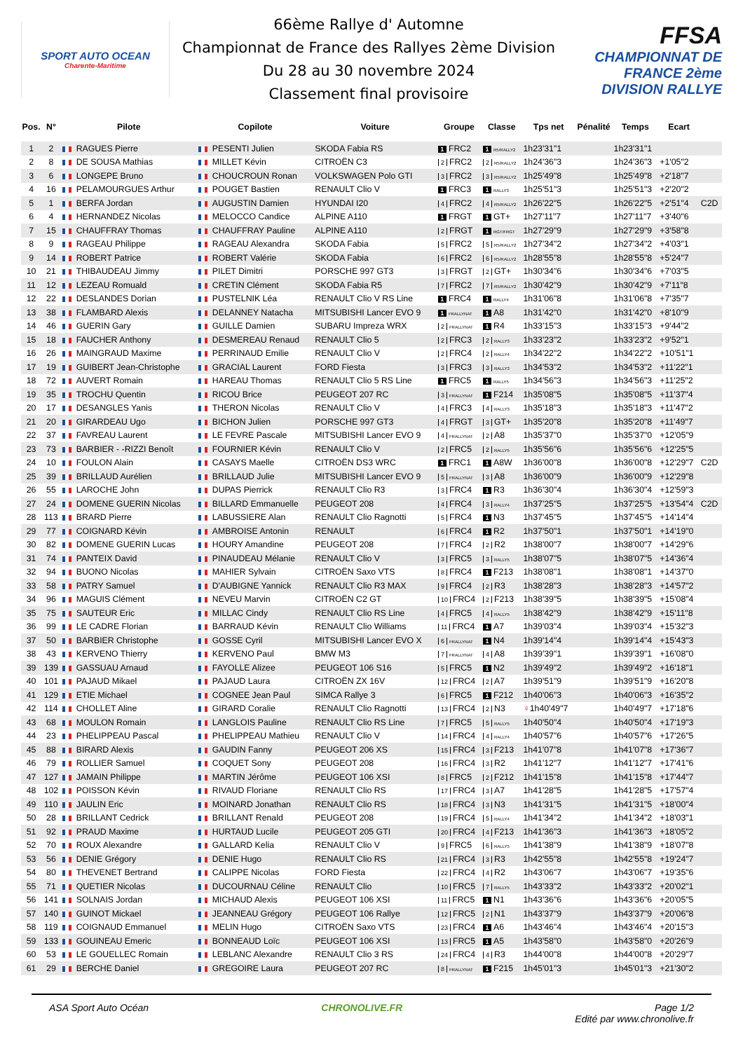SPORT AUTO OCEAN
Charente-Maritime
66ème Rallye d' Automne
Championnat de France des Rallyes 2ème Division
Du 28 au 30 novembre 2024
Classement final provisoire
FFSA
CHAMPIONNAT DE FRANCE 2ème DIVISION RALLYE
| Pos. | N° | Pilote | Copilote | Voiture | Groupe | Classe | Tps net | Pénalité | Temps | Ecart | |
| --- | --- | --- | --- | --- | --- | --- | --- | --- | --- | --- | --- |
| 1 | 2 | RAGUES Pierre | PESENTI Julien | SKODA Fabia RS | 1 FRC2 | 1 R5/RALLY2 | 1h23'31"1 | | 1h23'31"1 | | |
| 2 | 8 | DE SOUSA Mathias | MILLET Kévin | CITROËN C3 | 2 FRC2 | 2 R5/RALLY2 | 1h24'36"3 | | 1h24'36"3 | +1'05"2 | |
| 3 | 6 | LONGEPE Bruno | CHOUCROUN Ronan | VOLKSWAGEN Polo GTI | 3 FRC2 | 3 R5/RALLY2 | 1h25'49"8 | | 1h25'49"8 | +2'18"7 | |
| 4 | 16 | PELAMOURGUES Arthur | POUGET Bastien | RENAULT Clio V | 1 FRC3 | 1 RALLY3 | 1h25'51"3 | | 1h25'51"3 | +2'20"2 | |
| 5 | 1 | BERFA Jordan | AUGUSTIN Damien | HYUNDAI I20 | 4 FRC2 | 4 R5/RALLY2 | 1h26'22"5 | | 1h26'22"5 | +2'51"4 | C2D |
| 6 | 4 | HERNANDEZ Nicolas | MELOCCO Candice | ALPINE A110 | 1 FRGT | 1 GT+ | 1h27'11"7 | | 1h27'11"7 | +3'40"6 | |
| 7 | 15 | CHAUFFRAY Thomas | CHAUFFRAY Pauline | ALPINE A110 | 2 FRGT | 1 RGT/FRGT | 1h27'29"9 | | 1h27'29"9 | +3'58"8 | |
| 8 | 9 | RAGEAU Philippe | RAGEAU Alexandra | SKODA Fabia | 5 FRC2 | 5 R5/RALLY2 | 1h27'34"2 | | 1h27'34"2 | +4'03"1 | |
| 9 | 14 | ROBERT Patrice | ROBERT Valérie | SKODA Fabia | 6 FRC2 | 6 R5/RALLY2 | 1h28'55"8 | | 1h28'55"8 | +5'24"7 | |
| 10 | 21 | THIBAUDEAU Jimmy | PILET Dimitri | PORSCHE 997 GT3 | 3 FRGT | 2 GT+ | 1h30'34"6 | | 1h30'34"6 | +7'03"5 | |
| 11 | 12 | LEZEAU Romuald | CRETIN Clément | SKODA Fabia R5 | 7 FRC2 | 7 R5/RALLY2 | 1h30'42"9 | | 1h30'42"9 | +7'11"8 | |
| 12 | 22 | DESLANDES Dorian | PUSTELNIK Léa | RENAULT Clio V RS Line | 1 FRC4 | 1 RALLY4 | 1h31'06"8 | | 1h31'06"8 | +7'35"7 | |
| 13 | 38 | FLAMBARD Alexis | DELANNEY Natacha | MITSUBISHI Lancer EVO 9 | 1 FRALLYNAT | 1 A8 | 1h31'42"0 | | 1h31'42"0 | +8'10"9 | |
| 14 | 46 | GUERIN Gary | GUILLE Damien | SUBARU Impreza WRX | 2 FRALLYNAT | 1 R4 | 1h33'15"3 | | 1h33'15"3 | +9'44"2 | |
| 15 | 18 | FAUCHER Anthony | DESMEREAU Renaud | RENAULT Clio 5 | 2 FRC3 | 2 RALLY3 | 1h33'23"2 | | 1h33'23"2 | +9'52"1 | |
| 16 | 26 | MAINGRAUD Maxime | PERRINAUD Emilie | RENAULT Clio V | 2 FRC4 | 2 RALLY4 | 1h34'22"2 | | 1h34'22"2 | +10'51"1 | |
| 17 | 19 | GUIBERT Jean-Christophe | GRACIAL Laurent | FORD Fiesta | 3 FRC3 | 3 RALLY3 | 1h34'53"2 | | 1h34'53"2 | +11'22"1 | |
| 18 | 72 | AUVERT Romain | HAREAU Thomas | RENAULT Clio 5 RS Line | 1 FRC5 | 1 RALLY5 | 1h34'56"3 | | 1h34'56"3 | +11'25"2 | |
| 19 | 35 | TROCHU Quentin | RICOU Brice | PEUGEOT 207 RC | 3 FRALLYNAT | 1 F214 | 1h35'08"5 | | 1h35'08"5 | +11'37"4 | |
| 20 | 17 | DESANGLES Yanis | THERON Nicolas | RENAULT Clio V | 4 FRC3 | 4 RALLY3 | 1h35'18"3 | | 1h35'18"3 | +11'47"2 | |
| 21 | 20 | GIRARDEAU Ugo | BICHON Julien | PORSCHE 997 GT3 | 4 FRGT | 3 GT+ | 1h35'20"8 | | 1h35'20"8 | +11'49"7 | |
| 22 | 37 | FAVREAU Laurent | LE FEVRE Pascale | MITSUBISHI Lancer EVO 9 | 4 FRALLYNAT | 2 A8 | 1h35'37"0 | | 1h35'37"0 | +12'05"9 | |
| 23 | 73 | BARBIER - -RIZZI Benoît | FOURNIER Kévin | RENAULT Clio V | 2 FRC5 | 2 RALLY5 | 1h35'56"6 | | 1h35'56"6 | +12'25"5 | |
| 24 | 10 | FOULON Alain | CASAYS Maelle | CITROËN DS3 WRC | 1 FRC1 | 1 A8W | 1h36'00"8 | | 1h36'00"8 | +12'29"7 | C2D |
| 25 | 39 | BRILLAUD Aurélien | BRILLAUD Julie | MITSUBISHI Lancer EVO 9 | 5 FRALLYNAT | 3 A8 | 1h36'00"9 | | 1h36'00"9 | +12'29"8 | |
| 26 | 55 | LAROCHE John | DUPAS Pierrick | RENAULT Clio R3 | 3 FRC4 | 1 R3 | 1h36'30"4 | | 1h36'30"4 | +12'59"3 | |
| 27 | 24 | DOMENE GUERIN Nicolas | BILLARD Emmanuelle | PEUGEOT 208 | 4 FRC4 | 3 RALLY4 | 1h37'25"5 | | 1h37'25"5 | +13'54"4 | C2D |
| 28 | 113 | BRARD Pierre | LABUSSIERE Alan | RENAULT Clio Ragnotti | 5 FRC4 | 1 N3 | 1h37'45"5 | | 1h37'45"5 | +14'14"4 | |
| 29 | 77 | COIGNARD Kévin | AMBROISE Antonin | RENAULT | 6 FRC4 | 1 R2 | 1h37'50"1 | | 1h37'50"1 | +14'19"0 | |
| 30 | 82 | DOMENE GUERIN Lucas | HOURY Amandine | PEUGEOT 208 | 7 FRC4 | 2 R2 | 1h38'00"7 | | 1h38'00"7 | +14'29"6 | |
| 31 | 74 | PANTEIX David | PINAUDEAU Mélanie | RENAULT Clio V | 3 FRC5 | 3 RALLY5 | 1h38'07"5 | | 1h38'07"5 | +14'36"4 | |
| 32 | 94 | BUONO Nicolas | MAHIER Sylvain | CITROËN Saxo VTS | 8 FRC4 | 1 F213 | 1h38'08"1 | | 1h38'08"1 | +14'37"0 | |
| 33 | 58 | PATRY Samuel | D'AUBIGNE Yannick | RENAULT Clio R3 MAX | 9 FRC4 | 2 R3 | 1h38'28"3 | | 1h38'28"3 | +14'57"2 | |
| 34 | 96 | MAGUIS Clément | NEVEU Marvin | CITROËN C2 GT | 10 FRC4 | 2 F213 | 1h38'39"5 | | 1h38'39"5 | +15'08"4 | |
| 35 | 75 | SAUTEUR Eric | MILLAC Cindy | RENAULT Clio RS Line | 4 FRC5 | 4 RALLY5 | 1h38'42"9 | | 1h38'42"9 | +15'11"8 | |
| 36 | 99 | LE CADRE Florian | BARRAUD Kévin | RENAULT Clio Williams | 11 FRC4 | 1 A7 | 1h39'03"4 | | 1h39'03"4 | +15'32"3 | |
| 37 | 50 | BARBIER Christophe | GOSSE Cyril | MITSUBISHI Lancer EVO X | 6 FRALLYNAT | 1 N4 | 1h39'14"4 | | 1h39'14"4 | +15'43"3 | |
| 38 | 43 | KERVENO Thierry | KERVENO Paul | BMW M3 | 7 FRALLYNAT | 4 A8 | 1h39'39"1 | | 1h39'39"1 | +16'08"0 | |
| 39 | 139 | GASSUAU Arnaud | FAYOLLE Alizee | PEUGEOT 106 S16 | 5 FRC5 | 1 N2 | 1h39'49"2 | | 1h39'49"2 | +16'18"1 | |
| 40 | 101 | PAJAUD Mikael | PAJAUD Laura | CITROËN ZX 16V | 12 FRC4 | 2 A7 | 1h39'51"9 | | 1h39'51"9 | +16'20"8 | |
| 41 | 129 | ETIE Michael | COGNEE Jean Paul | SIMCA Rallye 3 | 6 FRC5 | 1 F212 | 1h40'06"3 | | 1h40'06"3 | +16'35"2 | |
| 42 | 114 | CHOLLET Aline | GIRARD Coralie | RENAULT Clio Ragnotti | 13 FRC4 | 2 N3 | ♀ 1h40'49"7 | | 1h40'49"7 | +17'18"6 | |
| 43 | 68 | MOULON Romain | LANGLOIS Pauline | RENAULT Clio RS Line | 7 FRC5 | 5 RALLY5 | 1h40'50"4 | | 1h40'50"4 | +17'19"3 | |
| 44 | 23 | PHELIPPEAU Pascal | PHELIPPEAU Mathieu | RENAULT Clio V | 14 FRC4 | 4 RALLY4 | 1h40'57"6 | | 1h40'57"6 | +17'26"5 | |
| 45 | 88 | BIRARD Alexis | GAUDIN Fanny | PEUGEOT 206 XS | 15 FRC4 | 3 F213 | 1h41'07"8 | | 1h41'07"8 | +17'36"7 | |
| 46 | 79 | ROLLIER Samuel | COQUET Sony | PEUGEOT 208 | 16 FRC4 | 3 R2 | 1h41'12"7 | | 1h41'12"7 | +17'41"6 | |
| 47 | 127 | JAMAIN Philippe | MARTIN Jérôme | PEUGEOT 106 XSI | 8 FRC5 | 2 F212 | 1h41'15"8 | | 1h41'15"8 | +17'44"7 | |
| 48 | 102 | POISSON Kévin | RIVAUD Floriane | RENAULT Clio RS | 17 FRC4 | 3 A7 | 1h41'28"5 | | 1h41'28"5 | +17'57"4 | |
| 49 | 110 | JAULIN Eric | MOINARD Jonathan | RENAULT Clio RS | 18 FRC4 | 3 N3 | 1h41'31"5 | | 1h41'31"5 | +18'00"4 | |
| 50 | 28 | BRILLANT Cedrick | BRILLANT Renald | PEUGEOT 208 | 19 FRC4 | 5 RALLY4 | 1h41'34"2 | | 1h41'34"2 | +18'03"1 | |
| 51 | 92 | PRAUD Maxime | HURTAUD Lucile | PEUGEOT 205 GTI | 20 FRC4 | 4 F213 | 1h41'36"3 | | 1h41'36"3 | +18'05"2 | |
| 52 | 70 | ROUX Alexandre | GALLARD Kelia | RENAULT Clio V | 9 FRC5 | 6 RALLY5 | 1h41'38"9 | | 1h41'38"9 | +18'07"8 | |
| 53 | 56 | DENIE Grégory | DENIE Hugo | RENAULT Clio RS | 21 FRC4 | 3 R3 | 1h42'55"8 | | 1h42'55"8 | +19'24"7 | |
| 54 | 80 | THEVENET Bertrand | CALIPPE Nicolas | FORD Fiesta | 22 FRC4 | 4 R2 | 1h43'06"7 | | 1h43'06"7 | +19'35"6 | |
| 55 | 71 | QUETIER Nicolas | DUCOURNAU Céline | RENAULT Clio | 10 FRC5 | 7 RALLY5 | 1h43'33"2 | | 1h43'33"2 | +20'02"1 | |
| 56 | 141 | SOLNAIS Jordan | MICHAUD Alexis | PEUGEOT 106 XSI | 11 FRC5 | 1 N1 | 1h43'36"6 | | 1h43'36"6 | +20'05"5 | |
| 57 | 140 | GUINOT Mickael | JEANNEAU Grégory | PEUGEOT 106 Rallye | 12 FRC5 | 2 N1 | 1h43'37"9 | | 1h43'37"9 | +20'06"8 | |
| 58 | 119 | COIGNAUD Emmanuel | MELIN Hugo | CITROËN Saxo VTS | 23 FRC4 | 1 A6 | 1h43'46"4 | | 1h43'46"4 | +20'15"3 | |
| 59 | 133 | GOUINEAU Emeric | BONNEAUD Loïc | PEUGEOT 106 XSI | 13 FRC5 | 1 A5 | 1h43'58"0 | | 1h43'58"0 | +20'26"9 | |
| 60 | 53 | LE GOUELLEC Romain | LEBLANC Alexandre | RENAULT Clio 3 RS | 24 FRC4 | 4 R3 | 1h44'00"8 | | 1h44'00"8 | +20'29"7 | |
| 61 | 29 | BERCHE Daniel | GREGOIRE Laura | PEUGEOT 207 RC | 8 FRALLYNAT | 1 F215 | 1h45'01"3 | | 1h45'01"3 | +21'30"2 | |
ASA Sport Auto Océan CHRONOLIVE.FR Page 1/2
Edité par www.chronolive.fr